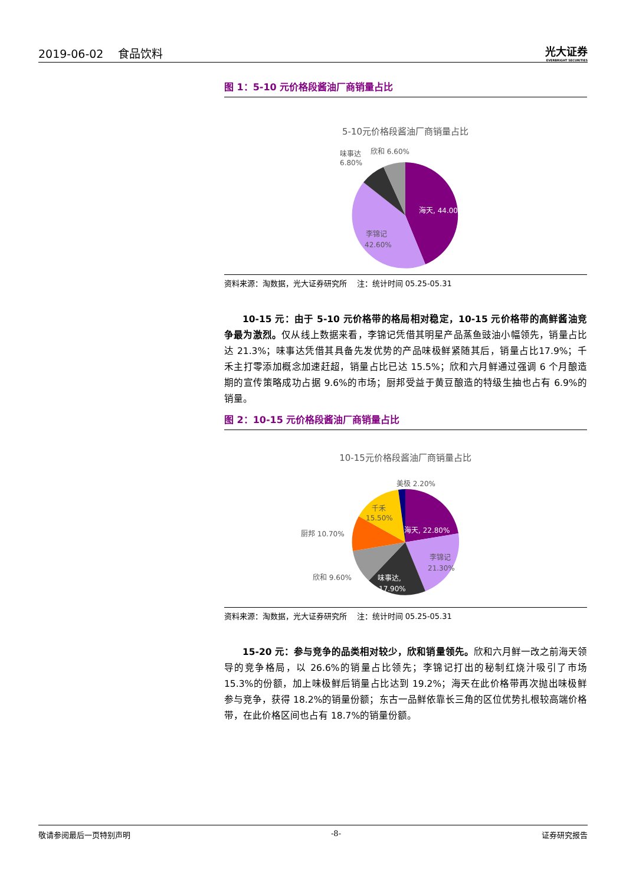2019-06-02 食品饮料
光大证券
EVERBRIGHT SECURITIES
图 1：5-10 元价格段酱油厂商销量占比
5-10元价格段酱油厂商销量占比
海天, 44.00%
李锦记
42.60%
味事达
6.80%
欣和 6.60%
资料来源：淘数据，光大证券研究所 注：统计时间 05.25-05.31
10-15 元：由于 5-10 元价格带的格局相对稳定，10-15 元价格带的高鲜酱油竞争最为激烈。仅从线上数据来看，李锦记凭借其明星产品蒸鱼豉油小幅领先，销量占比达 21.3%；味事达凭借其具备先发优势的产品味极鲜紧随其后，销量占比17.9%；千禾主打零添加概念加速赶超，销量占比已达 15.5%；欣和六月鲜通过强调 6 个月酿造期的宣传策略成功占据 9.6%的市场；厨邦受益于黄豆酿造的特级生抽也占有 6.9%的销量。
图 2：10-15 元价格段酱油厂商销量占比
10-15元价格段酱油厂商销量占比
美极 2.20%
千禾
15.50%
海天, 22.80%
厨邦 10.70%
李锦记
21.30%
味事达,
17.90%
欣和 9.60%
资料来源：淘数据，光大证券研究所 注：统计时间 05.25-05.31
15-20 元：参与竞争的品类相对较少，欣和销量领先。欣和六月鲜一改之前海天领导的竞争格局，以 26.6%的销量占比领先；李锦记打出的秘制红烧汁吸引了市场 15.3%的份额，加上味极鲜后销量占比达到 19.2%；海天在此价格带再次抛出味极鲜参与竞争，获得 18.2%的销量份额；东古一品鲜依靠长三角的区位优势扎根较高端价格带，在此价格区间也占有 18.7%的销量份额。
敬请参阅最后一页特别声明 -8- 证券研究报告